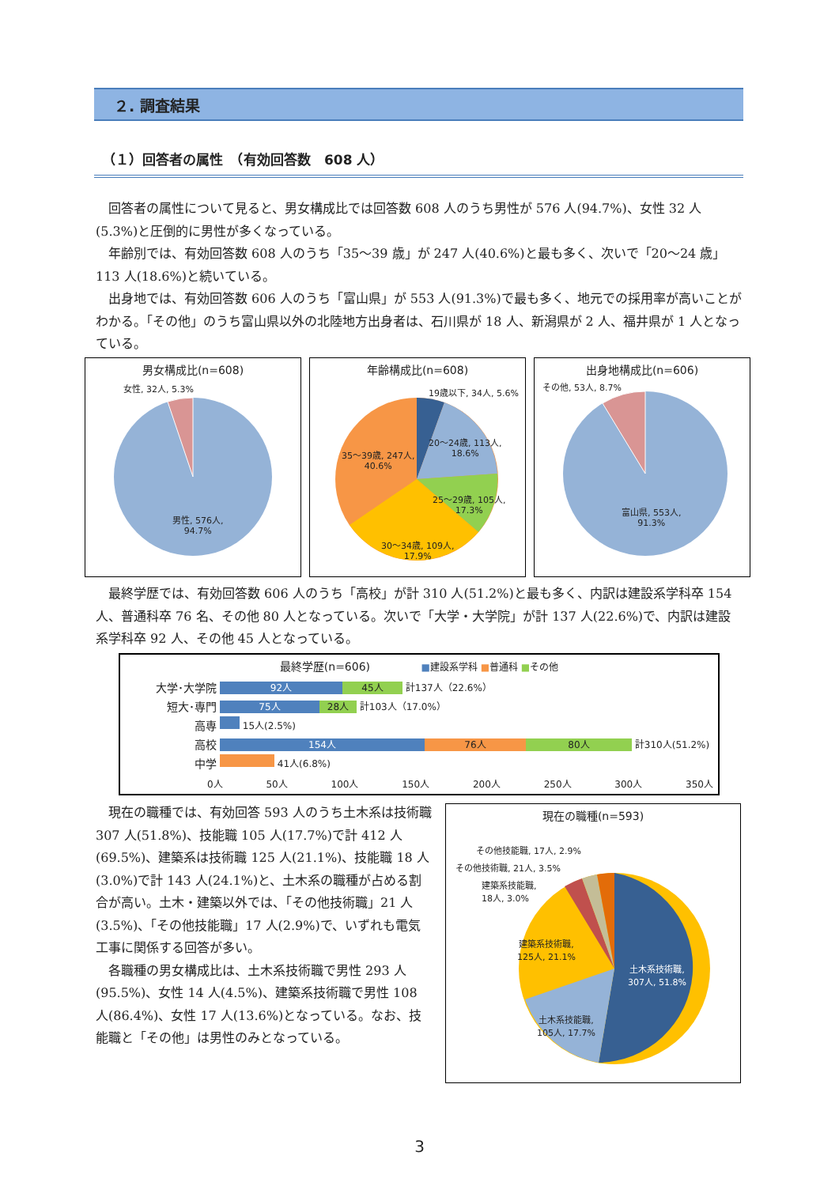２. 調査結果
（１）回答者の属性　（有効回答数　608 人）
回答者の属性について見ると、男女構成比では回答数 608 人のうち男性が 576 人(94.7%)、女性 32 人(5.3%)と圧倒的に男性が多くなっている。
年齢別では、有効回答数 608 人のうち「35～39 歳」が 247 人(40.6%)と最も多く、次いで「20～24 歳」113 人(18.6%)と続いている。
出身地では、有効回答数 606 人のうち「富山県」が 553 人(91.3%)で最も多く、地元での採用率が高いことがわかる。「その他」のうち富山県以外の北陸地方出身者は、石川県が 18 人、新潟県が 2 人、福井県が 1 人となっている。
男女構成比(n=608)
女性, 32人, 5.3%
男性, 576人,
94.7%
年齢構成比(n=608)
19歳以下, 34人, 5.6%
20～24歳, 113人,
18.6%
35～39歳, 247人,
40.6%
25～29歳, 105人,
17.3%
30～34歳, 109人,
17.9%
出身地構成比(n=606)
その他, 53人, 8.7%
富山県, 553人,
91.3%
最終学歴では、有効回答数 606 人のうち「高校」が計 310 人(51.2%)と最も多く、内訳は建設系学科卒 154 人、普通科卒 76 名、その他 80 人となっている。次いで「大学・大学院」が計 137 人(22.6%)で、内訳は建設系学科卒 92 人、その他 45 人となっている。
最終学歴(n=606) ■建設系学科 ■普通科 ■その他
大学･大学院
短大･専門
高専
高校
中学
92人 45人 計137人（22.6%）
75人 28人 計103人（17.0%）
15人(2.5%)
154人 76人 80人 計310人(51.2%)
41人(6.8%)
0人 50人 100人 150人 200人 250人 300人 350人
現在の職種では、有効回答 593 人のうち土木系は技術職 307 人(51.8%)、技能職 105 人(17.7%)で計 412 人(69.5%)、建築系は技術職 125 人(21.1%)、技能職 18 人(3.0%)で計 143 人(24.1%)と、土木系の職種が占める割合が高い。土木・建築以外では、「その他技術職」21 人(3.5%)、「その他技能職」17 人(2.9%)で、いずれも電気工事に関係する回答が多い。
各職種の男女構成比は、土木系技術職で男性 293 人(95.5%)、女性 14 人(4.5%)、建築系技術職で男性 108 人(86.4%)、女性 17 人(13.6%)となっている。なお、技能職と「その他」は男性のみとなっている。
現在の職種(n=593)
その他技能職, 17人, 2.9%
その他技術職, 21人, 3.5%
建築系技能職,
18人, 3.0%
建築系技術職,
125人, 21.1%
土木系技術職,
307人, 51.8%
土木系技能職,
105人, 17.7%
3